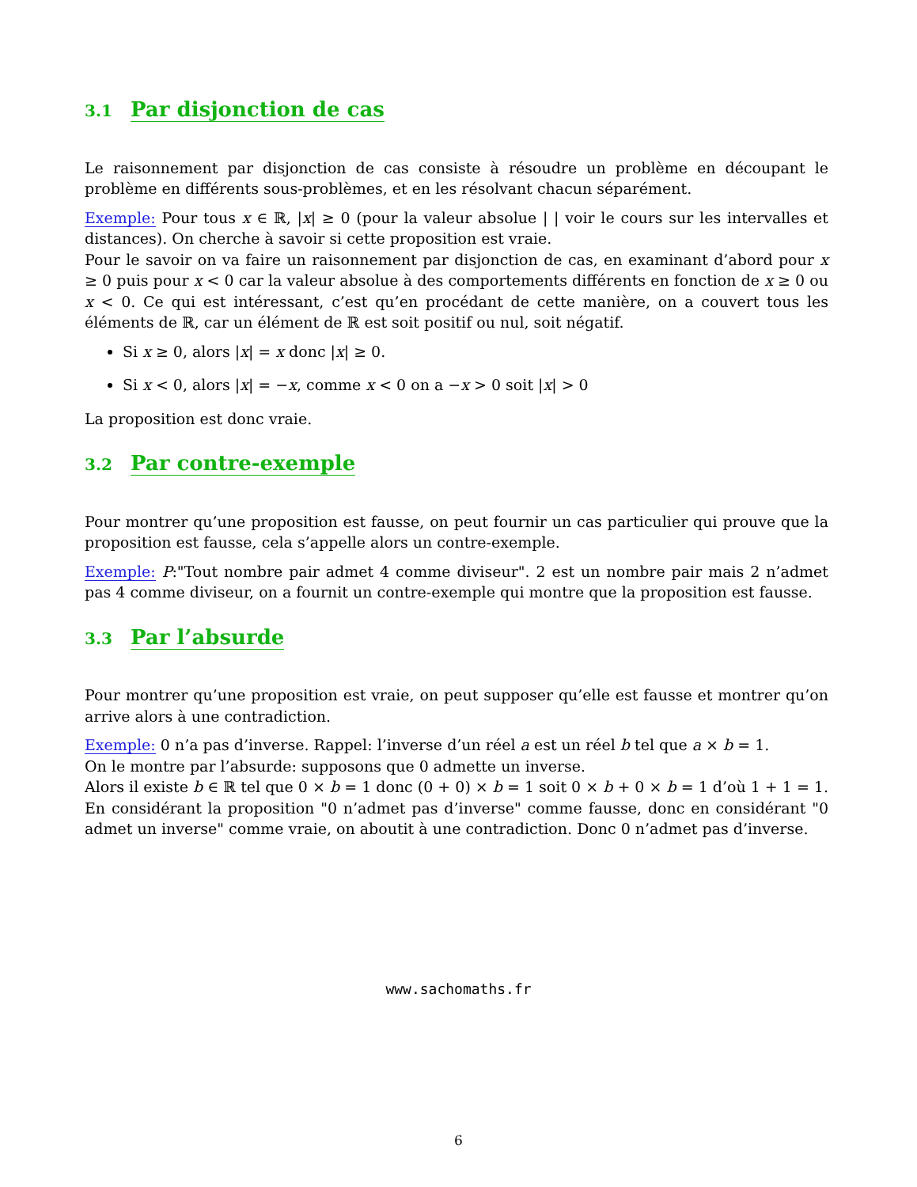3.1 Par disjonction de cas
Le raisonnement par disjonction de cas consiste à résoudre un problème en découpant le problème en différents sous-problèmes, et en les résolvant chacun séparément.
Exemple: Pour tous x ∈ ℝ, |x| ≥ 0 (pour la valeur absolue | | voir le cours sur les intervalles et distances). On cherche à savoir si cette proposition est vraie.
Pour le savoir on va faire un raisonnement par disjonction de cas, en examinant d’abord pour x ≥ 0 puis pour x < 0 car la valeur absolue à des comportements différents en fonction de x ≥ 0 ou x < 0. Ce qui est intéressant, c’est qu’en procédant de cette manière, on a couvert tous les éléments de ℝ, car un élément de ℝ est soit positif ou nul, soit négatif.
Si x ≥ 0, alors |x| = x donc |x| ≥ 0.
Si x < 0, alors |x| = −x, comme x < 0 on a −x > 0 soit |x| > 0
La proposition est donc vraie.
3.2 Par contre-exemple
Pour montrer qu’une proposition est fausse, on peut fournir un cas particulier qui prouve que la proposition est fausse, cela s’appelle alors un contre-exemple.
Exemple: P:"Tout nombre pair admet 4 comme diviseur". 2 est un nombre pair mais 2 n’admet pas 4 comme diviseur, on a fournit un contre-exemple qui montre que la proposition est fausse.
3.3 Par l’absurde
Pour montrer qu’une proposition est vraie, on peut supposer qu’elle est fausse et montrer qu’on arrive alors à une contradiction.
Exemple: 0 n’a pas d’inverse. Rappel: l’inverse d’un réel a est un réel b tel que a × b = 1.
On le montre par l’absurde: supposons que 0 admette un inverse.
Alors il existe b ∈ ℝ tel que 0 × b = 1 donc (0 + 0) × b = 1 soit 0 × b + 0 × b = 1 d’où 1 + 1 = 1. En considérant la proposition "0 n’admet pas d’inverse" comme fausse, donc en considérant "0 admet un inverse" comme vraie, on aboutit à une contradiction. Donc 0 n’admet pas d’inverse.
www.sachomaths.fr
6